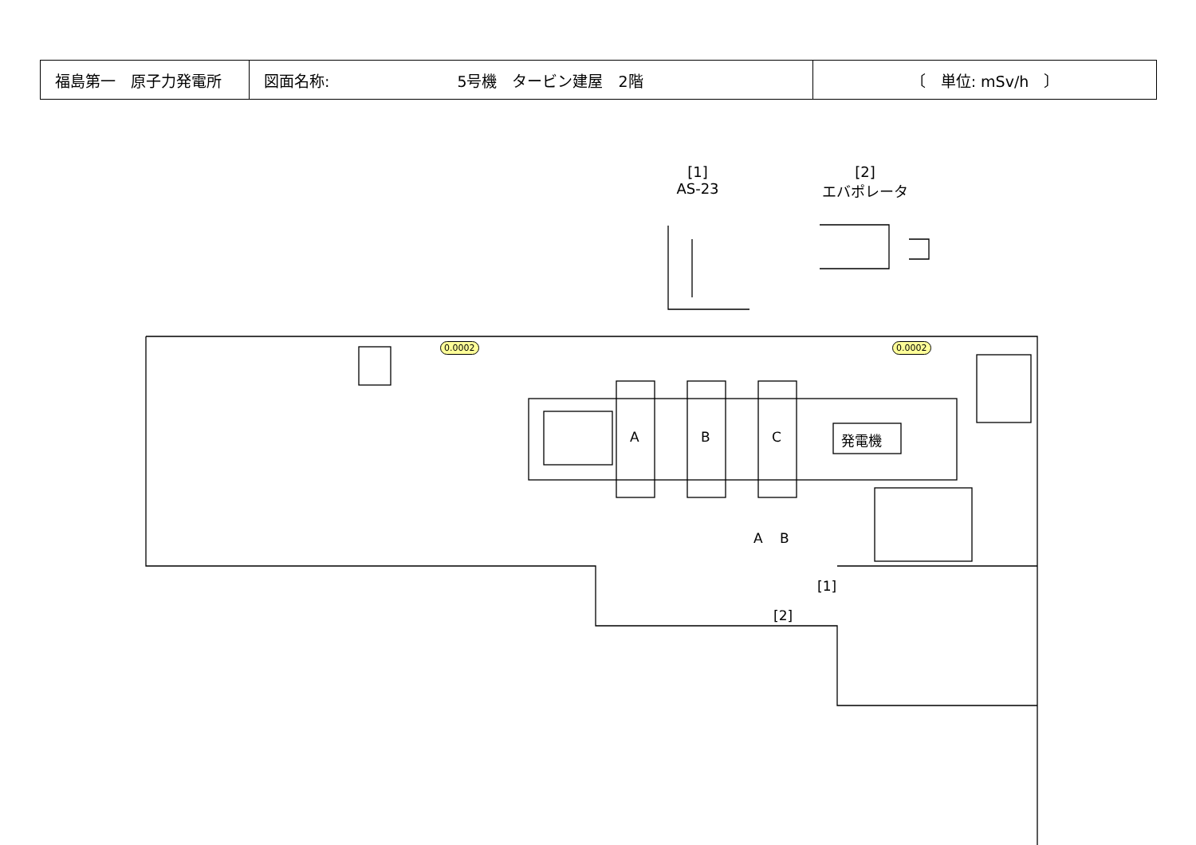| 福島第一 原子力発電所 | 図面名称: 5号機 タービン建屋 2階 | 〔 単位: mSv/h 〕 |
[1]
AS-23
[2]
エバポレータ
0.0002 0.0002
A B C 発電機
A B
[1]
[2]